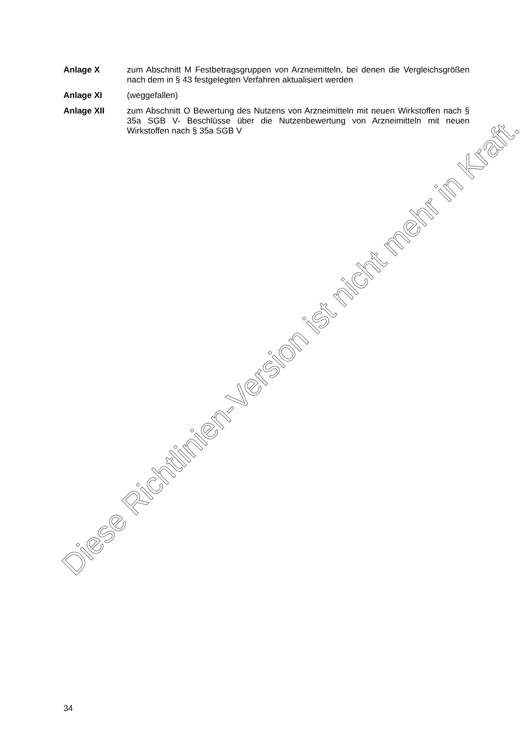Anlage X zum Abschnitt M Festbetragsgruppen von Arzneimitteln, bei denen die Vergleichsgrößen nach dem in § 43 festgelegten Verfahren aktualisiert werden
Anlage XI (weggefallen)
Anlage XII zum Abschnitt O Bewertung des Nutzens von Arzneimitteln mit neuen Wirkstoffen nach § 35a SGB V- Beschlüsse über die Nutzenbewertung von Arzneimitteln mit neuen Wirkstoffen nach § 35a SGB V
Diese Richtlinien-Version ist nicht mehr in Kraft.
34